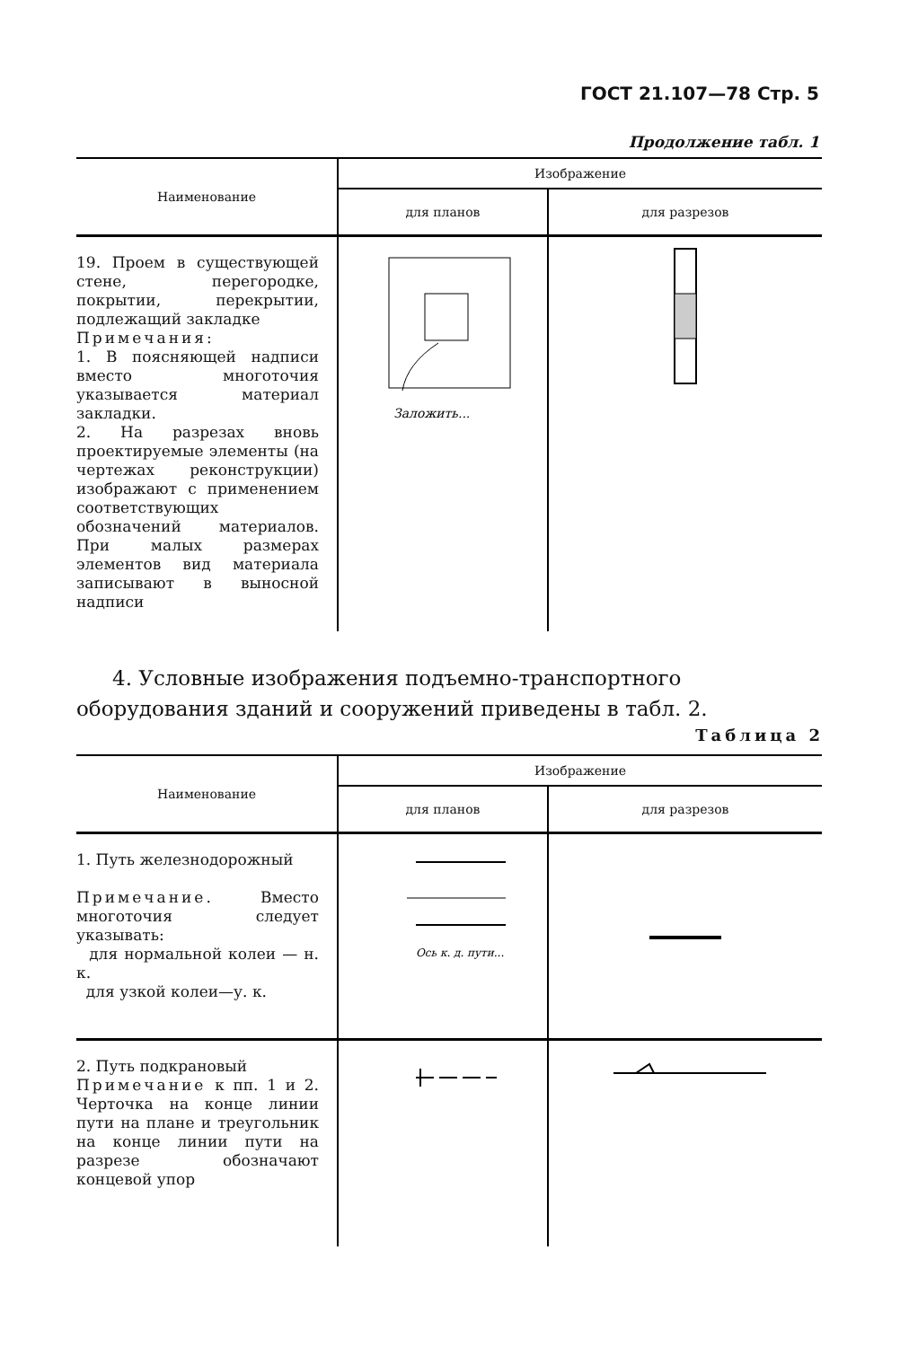ГОСТ 21.107—78 Стр. 5
Продолжение табл. 1
| Наименование | Изображение | |
| --- | --- | --- |
| | для планов | для разрезов |
| 19. Проем в существующей стене, перегородке, покрытии, перекрытии, подлежащий закладке Примечания: 1. В поясняющей надписи вместо многоточия указывается материал закладки. 2. На разрезах вновь проектируемые элементы (на чертежах реконструкции) изображают с применением соответствующих обозначений материалов. При малых размерах элементов вид материала записывают в выносной надписи | Заложить... | |
4. Условные изображения подъемно-транспортного оборудования зданий и сооружений приведены в табл. 2.
Таблица 2
| Наименование | Изображение | |
| --- | --- | --- |
| | для планов | для разрезов |
| 1. Путь железнодорожный Примечание. Вместо многоточия следует указывать: для нормальной колеи — н. к. для узкой колеи—у. к. | Ось к. д. пути... | |
| 2. Путь подкрановый Примечание к пп. 1 и 2. Черточка на конце линии пути на плане и треугольник на конце линии пути на разрезе обозначают концевой упор | | |